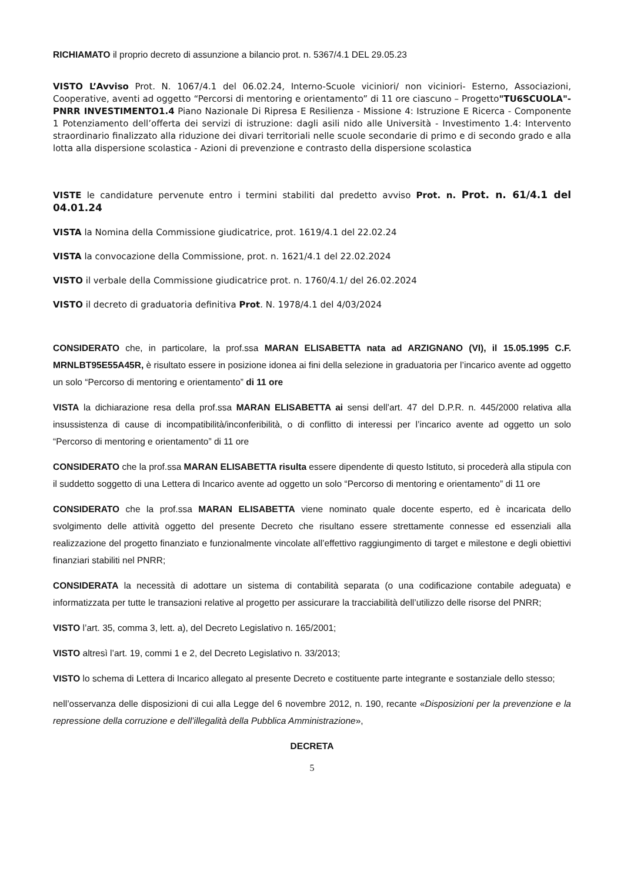RICHIAMATO il proprio decreto di assunzione a bilancio prot. n. 5367/4.1 DEL 29.05.23
VISTO L’Avviso Prot. N. 1067/4.1 del 06.02.24, Interno-Scuole viciniori/ non viciniori- Esterno, Associazioni, Cooperative, aventi ad oggetto “Percorsi di mentoring e orientamento” di 11 ore ciascuno – Progetto"TU6SCUOLA"- PNRR INVESTIMENTO1.4 Piano Nazionale Di Ripresa E Resilienza - Missione 4: Istruzione E Ricerca - Componente 1 Potenziamento dell’offerta dei servizi di istruzione: dagli asili nido alle Università - Investimento 1.4: Intervento straordinario finalizzato alla riduzione dei divari territoriali nelle scuole secondarie di primo e di secondo grado e alla lotta alla dispersione scolastica - Azioni di prevenzione e contrasto della dispersione scolastica
VISTE le candidature pervenute entro i termini stabiliti dal predetto avviso Prot. n. Prot. n. 61/4.1 del 04.01.24
VISTA la Nomina della Commissione giudicatrice, prot. 1619/4.1 del 22.02.24
VISTA la convocazione della Commissione, prot. n. 1621/4.1 del 22.02.2024
VISTO il verbale della Commissione giudicatrice prot. n. 1760/4.1/ del 26.02.2024
VISTO il decreto di graduatoria definitiva Prot. N. 1978/4.1 del 4/03/2024
CONSIDERATO che, in particolare, la prof.ssa MARAN ELISABETTA nata ad ARZIGNANO (VI), il 15.05.1995 C.F. MRNLBT95E55A45R, è risultato essere in posizione idonea ai fini della selezione in graduatoria per l’incarico avente ad oggetto un solo “Percorso di mentoring e orientamento” di 11 ore
VISTA la dichiarazione resa della prof.ssa MARAN ELISABETTA ai sensi dell’art. 47 del D.P.R. n. 445/2000 relativa alla insussistenza di cause di incompatibilità/inconferibilità, o di conflitto di interessi per l’incarico avente ad oggetto un solo “Percorso di mentoring e orientamento” di 11 ore
CONSIDERATO che la prof.ssa MARAN ELISABETTA risulta essere dipendente di questo Istituto, si procederà alla stipula con il suddetto soggetto di una Lettera di Incarico avente ad oggetto un solo “Percorso di mentoring e orientamento” di 11 ore
CONSIDERATO che la prof.ssa MARAN ELISABETTA viene nominato quale docente esperto, ed è incaricata dello svolgimento delle attività oggetto del presente Decreto che risultano essere strettamente connesse ed essenziali alla realizzazione del progetto finanziato e funzionalmente vincolate all’effettivo raggiungimento di target e milestone e degli obiettivi finanziari stabiliti nel PNRR;
CONSIDERATA la necessità di adottare un sistema di contabilità separata (o una codificazione contabile adeguata) e informatizzata per tutte le transazioni relative al progetto per assicurare la tracciabilità dell’utilizzo delle risorse del PNRR;
VISTO l’art. 35, comma 3, lett. a), del Decreto Legislativo n. 165/2001;
VISTO altresì l’art. 19, commi 1 e 2, del Decreto Legislativo n. 33/2013;
VISTO lo schema di Lettera di Incarico allegato al presente Decreto e costituente parte integrante e sostanziale dello stesso;
nell’osservanza delle disposizioni di cui alla Legge del 6 novembre 2012, n. 190, recante «Disposizioni per la prevenzione e la repressione della corruzione e dell’illegalità della Pubblica Amministrazione»,
DECRETA
5